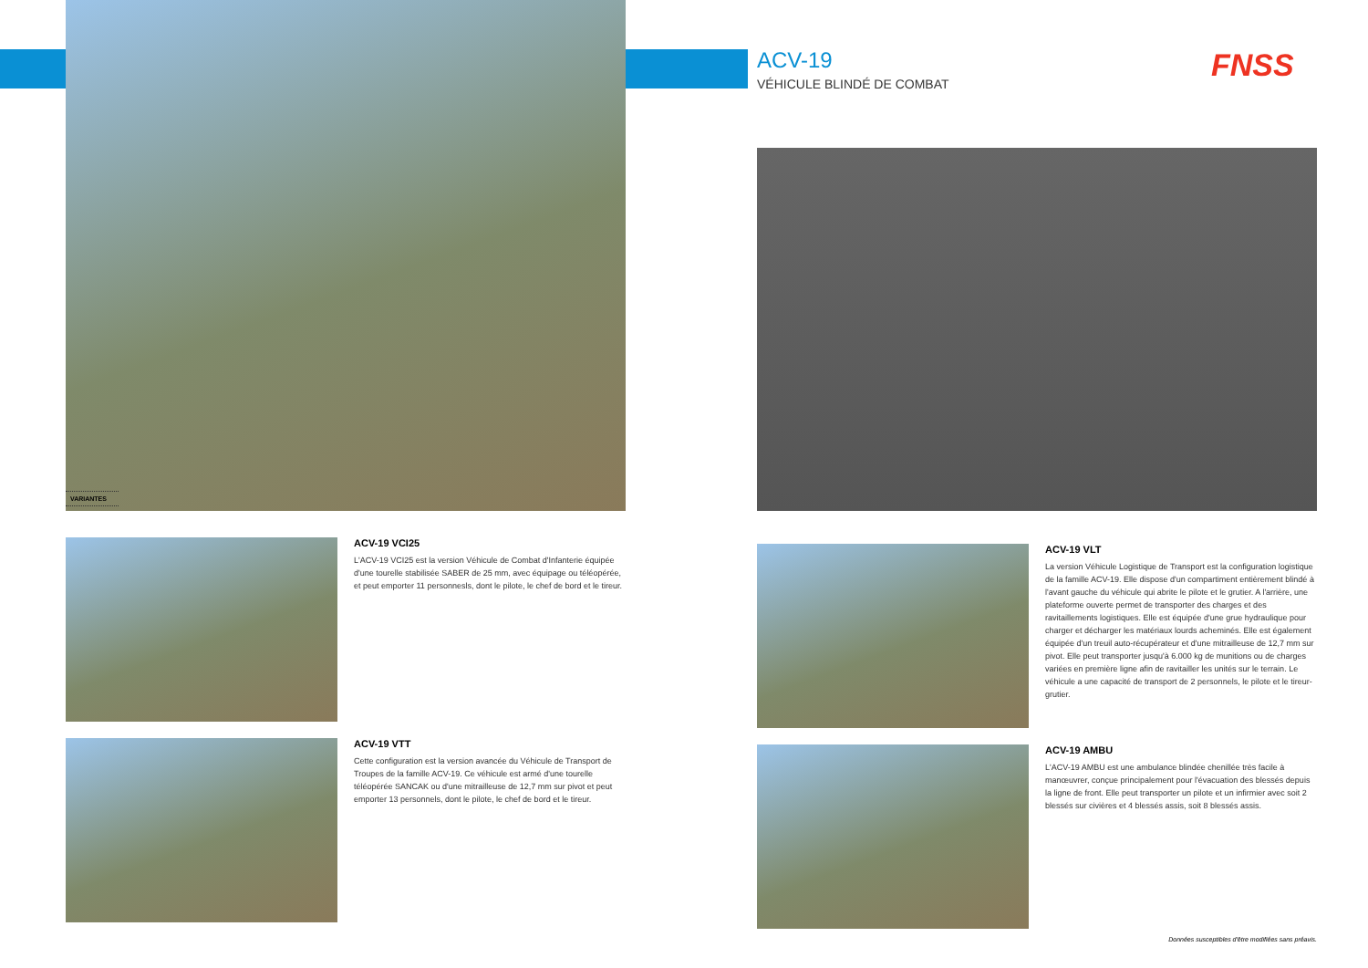VARIANTES
ACV-19 VCI25
L'ACV-19 VCI25 est la version Véhicule de Combat d'Infanterie équipée d'une tourelle stabilisée SABER de 25 mm, avec équipage ou téléopérée, et peut emporter 11 personnesls, dont le pilote, le chef de bord et le tireur.
ACV-19 VTT
Cette configuration est la version avancée du Véhicule de Transport de Troupes de la famille ACV-19. Ce véhicule est armé d'une tourelle téléopérée SANCAK ou d'une mitrailleuse de 12,7 mm sur pivot et peut emporter 13 personnels, dont le pilote, le chef de bord et le tireur.
ACV-19
VÉHICULE BLINDÉ DE COMBAT
ACV-19 VLT
La version Véhicule Logistique de Transport est la configuration logistique de la famille ACV-19. Elle dispose d'un compartiment entièrement blindé à l'avant gauche du véhicule qui abrite le pilote et le grutier. A l'arrière, une plateforme ouverte permet de transporter des charges et des ravitaillements logistiques. Elle est équipée d'une grue hydraulique pour charger et décharger les matériaux lourds acheminés. Elle est également équipée d'un treuil auto-récupérateur et d'une mitrailleuse de 12,7 mm sur pivot. Elle peut transporter jusqu'à 6.000 kg de munitions ou de charges variées en première ligne afin de ravitailler les unités sur le terrain. Le véhicule a une capacité de transport de 2 personnels, le pilote et le tireur-grutier.
ACV-19 AMBU
L'ACV-19 AMBU est une ambulance blindée chenillée très facile à manœuvrer, conçue principalement pour l'évacuation des blessés depuis la ligne de front. Elle peut transporter un pilote et un infirmier avec soit 2 blessés sur civières et 4 blessés assis, soit 8 blessés assis.
Données susceptibles d'être modifiées sans préavis.
FNSS